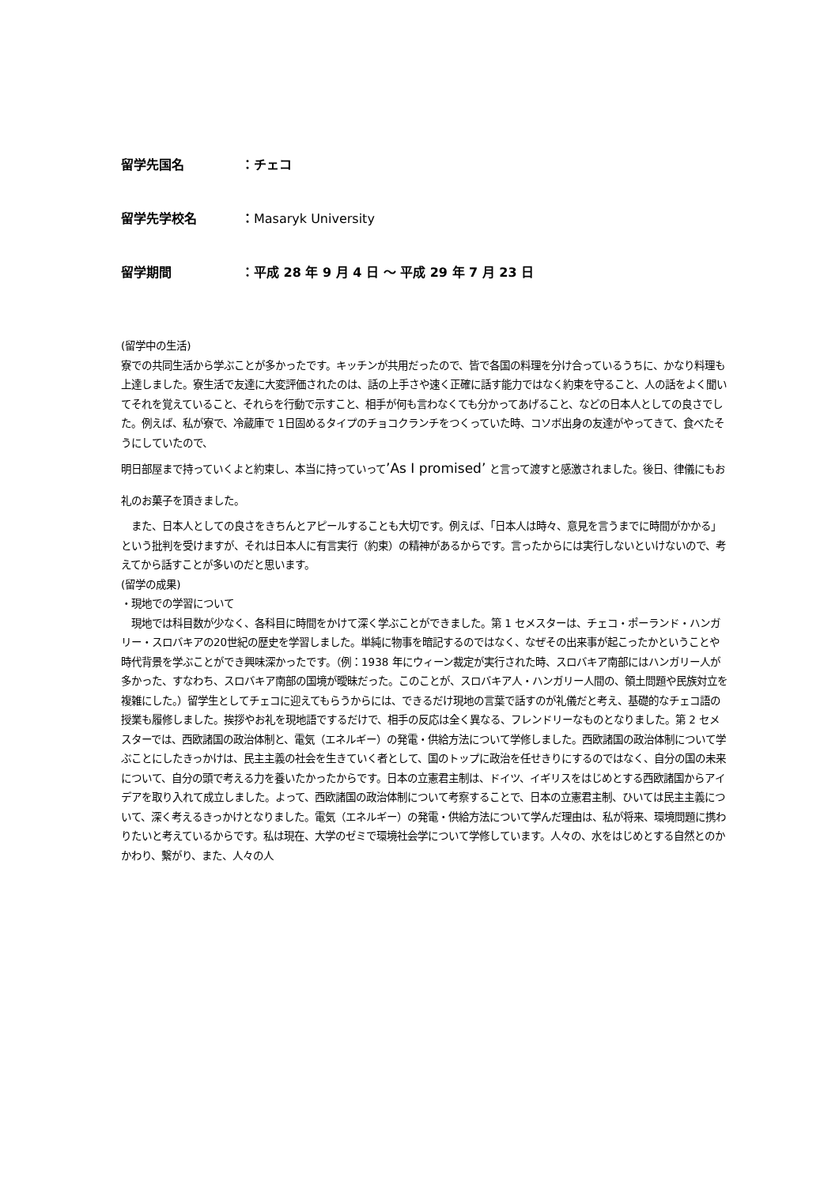留学先国名 ：チェコ
留学先学校名 ：Masaryk University
留学期間 ：平成 28 年 9 月 4 日 ～ 平成 29 年 7 月 23 日
(留学中の生活)
寮での共同生活から学ぶことが多かったです。キッチンが共用だったので、皆で各国の料理を分け合っているうちに、かなり料理も上達しました。寮生活で友達に大変評価されたのは、話の上手さや速く正確に話す能力ではなく約束を守ること、人の話をよく聞いてそれを覚えていること、それらを行動で示すこと、相手が何も言わなくても分かってあげること、などの日本人としての良さでした。例えば、私が寮で、冷蔵庫で 1日固めるタイプのチョコクランチをつくっていた時、コソボ出身の友達がやってきて、食べたそうにしていたので、
明日部屋まで持っていくよと約束し、本当に持っていって’As I promised’ と言って渡すと感激されました。後日、律儀にもお礼のお菓子を頂きました。
　また、日本人としての良さをきちんとアピールすることも大切です。例えば、「日本人は時々、意見を言うまでに時間がかかる」という批判を受けますが、それは日本人に有言実行（約束）の精神があるからです。言ったからには実行しないといけないので、考えてから話すことが多いのだと思います。
(留学の成果)
・現地での学習について
　現地では科目数が少なく、各科目に時間をかけて深く学ぶことができました。第 1 セメスターは、チェコ・ポーランド・ハンガリー・スロバキアの20世紀の歴史を学習しました。単純に物事を暗記するのではなく、なぜその出来事が起こったかということや時代背景を学ぶことができ興味深かったです。（例：1938 年にウィーン裁定が実行された時、スロバキア南部にはハンガリー人が多かった、すなわち、スロバキア南部の国境が曖昧だった。このことが、スロバキア人・ハンガリー人間の、領土問題や民族対立を複雑にした。）留学生としてチェコに迎えてもらうからには、できるだけ現地の言葉で話すのが礼儀だと考え、基礎的なチェコ語の授業も履修しました。挨拶やお礼を現地語でするだけで、相手の反応は全く異なる、フレンドリーなものとなりました。第 2 セメスターでは、西欧諸国の政治体制と、電気（エネルギー）の発電・供給方法について学修しました。西欧諸国の政治体制について学ぶことにしたきっかけは、民主主義の社会を生きていく者として、国のトップに政治を任せきりにするのではなく、自分の国の未来について、自分の頭で考える力を養いたかったからです。日本の立憲君主制は、ドイツ、イギリスをはじめとする西欧諸国からアイデアを取り入れて成立しました。よって、西欧諸国の政治体制について考察することで、日本の立憲君主制、ひいては民主主義について、深く考えるきっかけとなりました。電気（エネルギー）の発電・供給方法について学んだ理由は、私が将来、環境問題に携わりたいと考えているからです。私は現在、大学のゼミで環境社会学について学修しています。人々の、水をはじめとする自然とのかかわり、繋がり、また、人々の人